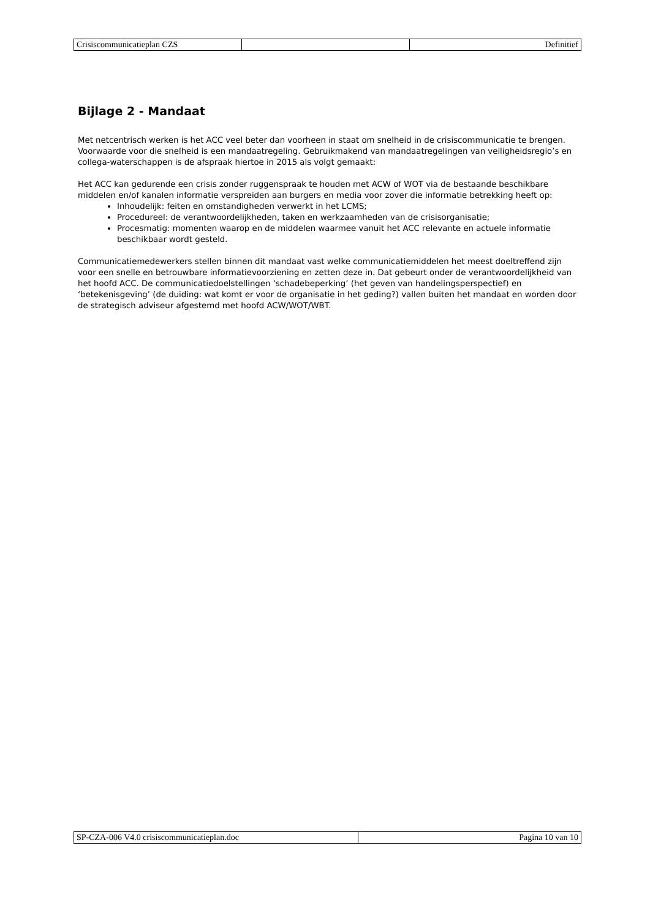| Crisiscommunicatieplan CZS | | Definitief |
Bijlage 2 - Mandaat
Met netcentrisch werken is het ACC veel beter dan voorheen in staat om snelheid in de crisiscommunicatie te brengen. Voorwaarde voor die snelheid is een mandaatregeling. Gebruikmakend van mandaatregelingen van veiligheidsregio’s en collega-waterschappen is de afspraak hiertoe in 2015 als volgt gemaakt:
Het ACC kan gedurende een crisis zonder ruggenspraak te houden met ACW of WOT via de bestaande beschikbare middelen en/of kanalen informatie verspreiden aan burgers en media voor zover die informatie betrekking heeft op:
Inhoudelijk: feiten en omstandigheden verwerkt in het LCMS;
Procedureel: de verantwoordelijkheden, taken en werkzaamheden van de crisisorganisatie;
Procesmatig: momenten waarop en de middelen waarmee vanuit het ACC relevante en actuele informatie beschikbaar wordt gesteld.
Communicatiemedewerkers stellen binnen dit mandaat vast welke communicatiemiddelen het meest doeltreffend zijn voor een snelle en betrouwbare informatievoorziening en zetten deze in. Dat gebeurt onder de verantwoordelijkheid van het hoofd ACC. De communicatiedoelstellingen ‘schadebeperking’ (het geven van handelingsperspectief) en ‘betekenisgeving’ (de duiding: wat komt er voor de organisatie in het geding?) vallen buiten het mandaat en worden door de strategisch adviseur afgestemd met hoofd ACW/WOT/WBT.
| SP-CZA-006 V4.0 crisiscommunicatieplan.doc | Pagina 10 van 10 |